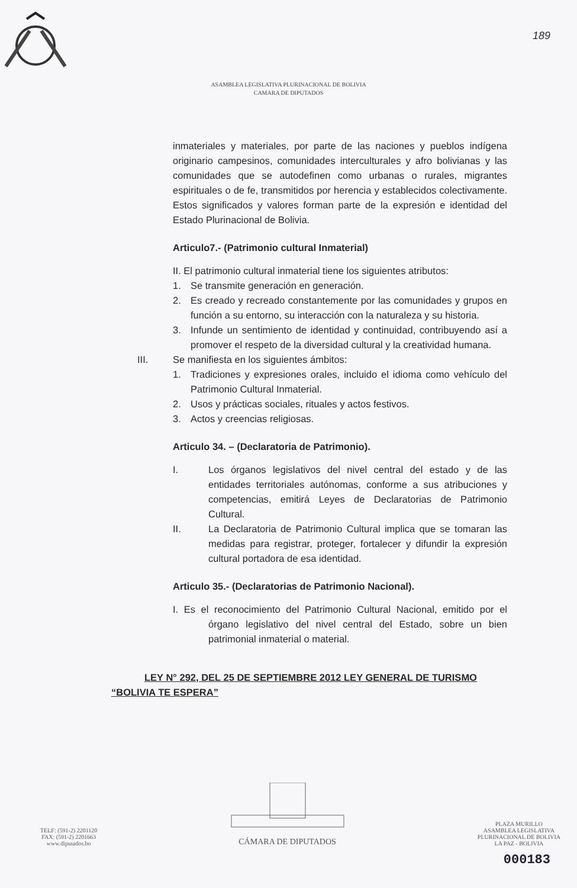189
ASAMBLEA LEGISLATIVA PLURINACIONAL DE BOLIVIA
CAMARA DE DIPUTADOS
inmateriales y materiales, por parte de las naciones y pueblos indígena originario campesinos, comunidades interculturales y afro bolivianas y las comunidades que se autodefinen como urbanas o rurales, migrantes espirituales o de fe, transmitidos por herencia y establecidos colectivamente. Estos significados y valores forman parte de la expresión e identidad del Estado Plurinacional de Bolivia.
Articulo7.- (Patrimonio cultural Inmaterial)
II. El patrimonio cultural inmaterial tiene los siguientes atributos:
1. Se transmite generación en generación.
2. Es creado y recreado constantemente por las comunidades y grupos en función a su entorno, su interacción con la naturaleza y su historia.
3. Infunde un sentimiento de identidad y continuidad, contribuyendo así a promover el respeto de la diversidad cultural y la creatividad humana.
III. Se manifiesta en los siguientes ámbitos:
1. Tradiciones y expresiones orales, incluido el idioma como vehículo del Patrimonio Cultural Inmaterial.
2. Usos y prácticas sociales, rituales y actos festivos.
3. Actos y creencias religiosas.
Articulo 34. – (Declaratoria de Patrimonio).
I. Los órganos legislativos del nivel central del estado y de las entidades territoriales autónomas, conforme a sus atribuciones y competencias, emitirá Leyes de Declaratorias de Patrimonio Cultural.
II. La Declaratoria de Patrimonio Cultural implica que se tomaran las medidas para registrar, proteger, fortalecer y difundir la expresión cultural portadora de esa identidad.
Articulo 35.- (Declaratorias de Patrimonio Nacional).
I. Es el reconocimiento del Patrimonio Cultural Nacional, emitido por el órgano legislativo del nivel central del Estado, sobre un bien patrimonial inmaterial o material.
LEY N° 292, DEL 25 DE SEPTIEMBRE 2012 LEY GENERAL DE TURISMO “BOLIVIA TE ESPERA”
TELF: (591-2) 2201120
FAX: (591-2) 2201663
www.diputados.bo
CÁMARA DE DIPUTADOS
PLAZA MURILLO
ASAMBLEA LEGISLATIVA
PLURINACIONAL DE BOLIVIA
LA PAZ - BOLIVIA
000183